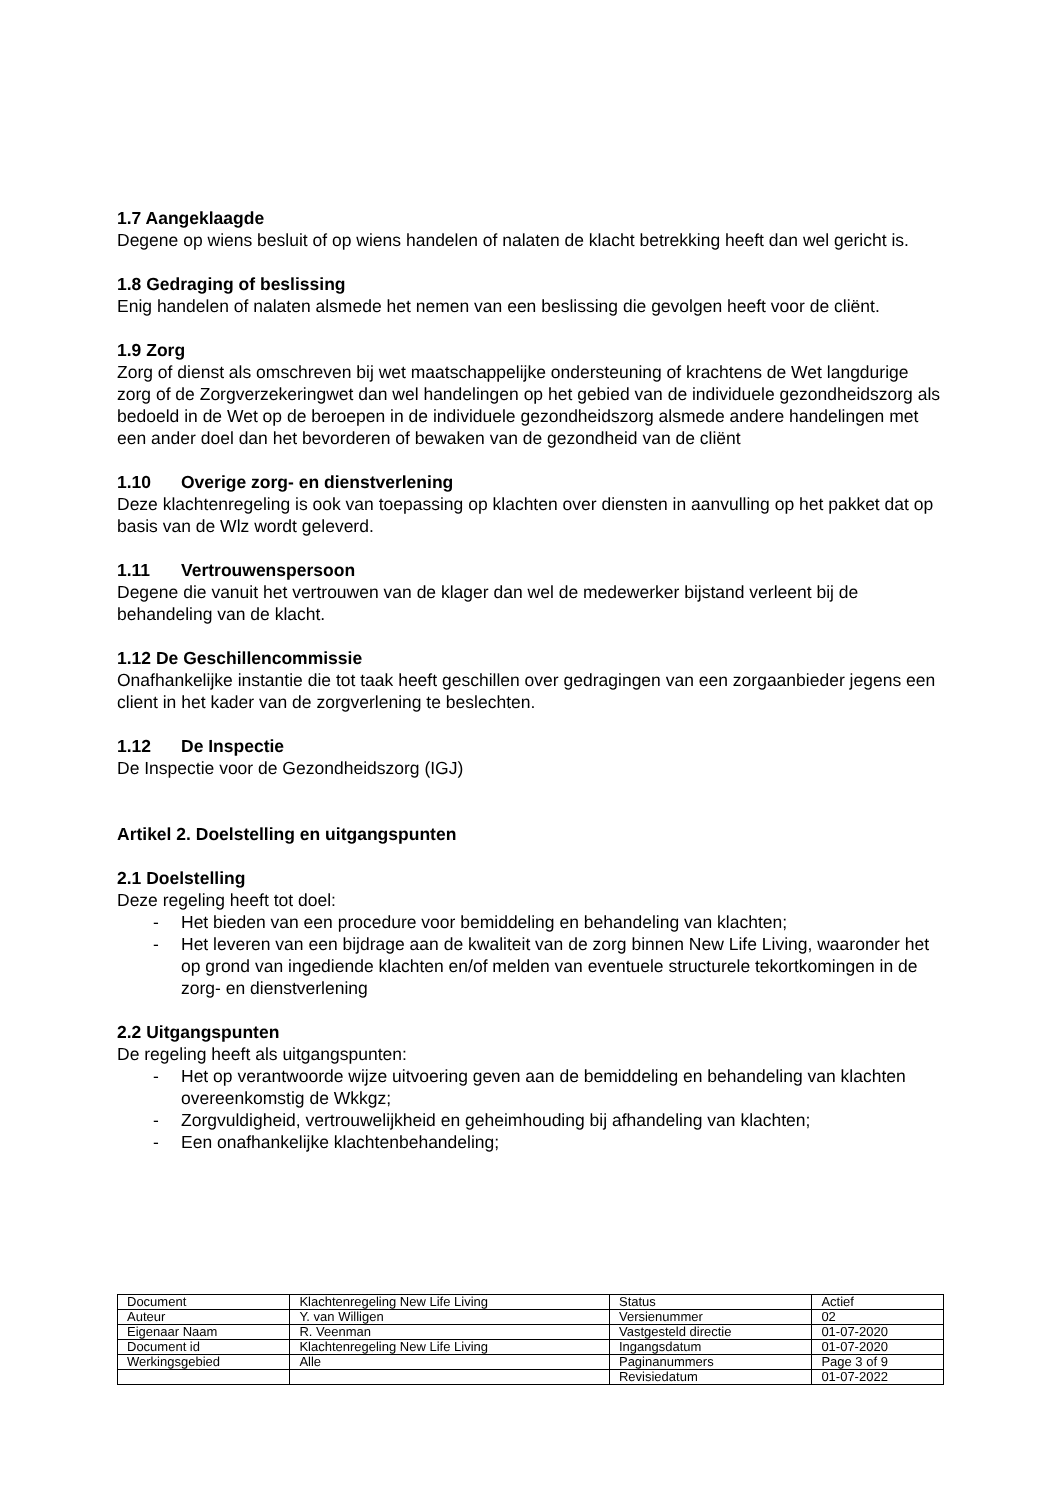1.7 Aangeklaagde
Degene op wiens besluit of op wiens handelen of nalaten de klacht betrekking heeft dan wel gericht is.
1.8 Gedraging of beslissing
Enig handelen of nalaten alsmede het nemen van een beslissing die gevolgen heeft voor de cliënt.
1.9 Zorg
Zorg of dienst als omschreven bij wet maatschappelijke ondersteuning of krachtens de Wet langdurige zorg of de Zorgverzekeringwet dan wel handelingen op het gebied van de individuele gezondheidszorg als bedoeld in de Wet op de beroepen in de individuele gezondheidszorg alsmede andere handelingen met een ander doel dan het bevorderen of bewaken van de gezondheid van de cliënt
1.10 Overige zorg- en dienstverlening
Deze klachtenregeling is ook van toepassing op klachten over diensten in aanvulling op het pakket dat op basis van de Wlz wordt geleverd.
1.11 Vertrouwenspersoon
Degene die vanuit het vertrouwen van de klager dan wel de medewerker bijstand verleent bij de behandeling van de klacht.
1.12 De Geschillencommissie
Onafhankelijke instantie die tot taak heeft geschillen over gedragingen van een zorgaanbieder jegens een client in het kader van de zorgverlening te beslechten.
1.12 De Inspectie
De Inspectie voor de Gezondheidszorg (IGJ)
Artikel 2. Doelstelling en uitgangspunten
2.1 Doelstelling
Deze regeling heeft tot doel:
- Het bieden van een procedure voor bemiddeling en behandeling van klachten;
- Het leveren van een bijdrage aan de kwaliteit van de zorg binnen New Life Living, waaronder het op grond van ingediende klachten en/of melden van eventuele structurele tekortkomingen in de zorg- en dienstverlening
2.2 Uitgangspunten
De regeling heeft als uitgangspunten:
- Het op verantwoorde wijze uitvoering geven aan de bemiddeling en behandeling van klachten overeenkomstig de Wkkgz;
- Zorgvuldigheid, vertrouwelijkheid en geheimhouding bij afhandeling van klachten;
- Een onafhankelijke klachtenbehandeling;
| Document | Klachtenregeling New Life Living | Status | Actief |
| Auteur | Y. van Willigen | Versienummer | 02 |
| Eigenaar Naam | R. Veenman | Vastgesteld directie | 01-07-2020 |
| Document id | Klachtenregeling New Life Living | Ingangsdatum | 01-07-2020 |
| Werkingsgebied | Alle | Paginanummers | Page 3 of 9 |
| | | Revisiedatum | 01-07-2022 |